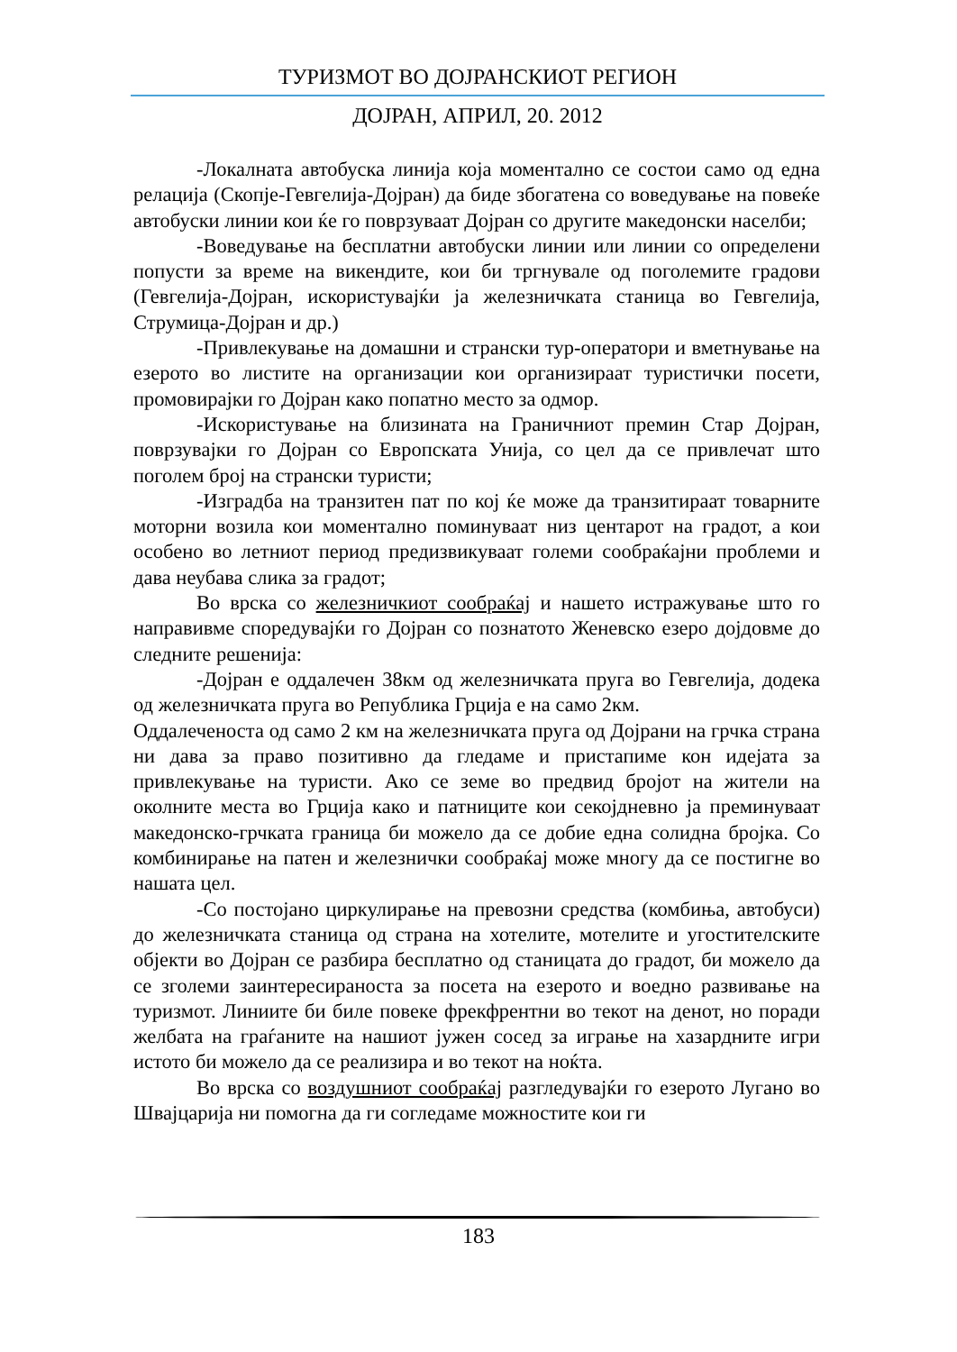ТУРИЗМОТ ВО ДОЈРАНСКИОТ РЕГИОН
ДОЈРАН, АПРИЛ, 20. 2012
-Локалната автобуска линија која моментално се состои само од една релација (Скопје-Гевгелија-Дојран) да биде збогатена со воведување на повеќе автобуски линии кои ќе го поврзуваат Дојран со другите македонски населби;
-Воведување на бесплатни автобуски линии или линии со определени попусти за време на викендите, кои би тргнувале од поголемите градови (Гевгелија-Дојран, искористувајќи ја железничката станица во Гевгелија, Струмица-Дојран и др.)
-Привлекување на домашни и странски тур-оператори и вметнување на езерото во листите на организации кои организираат туристички посети, промовирајки го Дојран како попатно место за одмор.
-Искористување на близината на Граничниот премин Стар Дојран, поврзувајки го Дојран со Европската Унија, со цел да се привлечат што поголем број на странски туристи;
-Изградба на транзитен пат по кој ќе може да транзитираат товарните моторни возила кои моментално поминуваат низ центарот на градот, а кои особено во летниот период предизвикуваат големи сообраќајни проблеми и дава неубава слика за градот;
Во врска со железничкиот сообраќај и нашето истражување што го направивме споредувајќи го Дојран со познатото Женевско езеро дојдовме до следните решенија:
-Дојран е оддалечен 38км од железничката пруга во Гевгелија, додека од железничката пруга во Република Грција е на само 2км.
Оддалеченоста од само 2 км на железничката пруга од Дојрани на грчка страна ни дава за право позитивно да гледаме и пристапиме кон идејата за привлекување на туристи. Ако се земе во предвид бројот на жители на околните места во Грција како и патниците кои секојдневно ја преминуваат македонско-грчката граница би можело да се добие една солидна бројка. Со комбинирање на патен и железнички сообраќај може многу да се постигне во нашата цел.
-Со постојано циркулирање на превозни средства (комбиња, автобуси) до железничката станица од страна на хотелите, мотелите и угостителските објекти во Дојран се разбира бесплатно од станицата до градот, би можело да се зголеми заинтересираноста за посета на езерото и воедно развивање на туризмот. Линиите би биле повеке фрекфрентни во текот на денот, но поради желбата на граѓаните на нашиот јужен сосед за играње на хазардните игри истото би можело да се реализира и во текот на ноќта.
Во врска со воздушниот сообраќај разгледувајќи го езерото Лугано во Швајцарија ни помогна да ги согледаме можностите кои ги
183